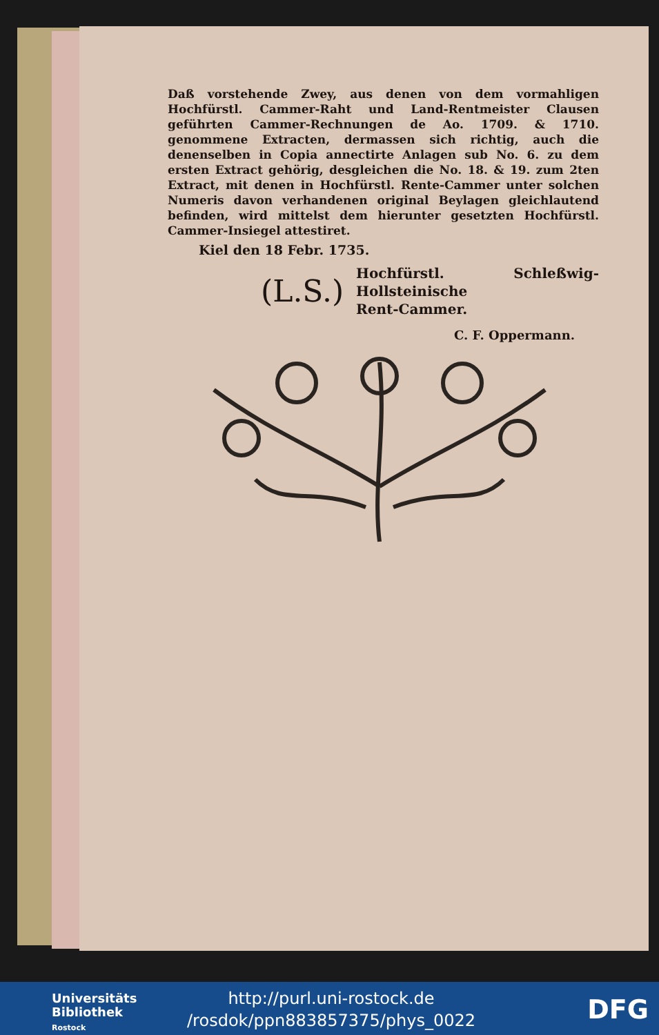Daß vorstehende Zwey, aus denen von dem vormahligen Hochfürstl. Cammer-Raht und Land-Rentmeister Clausen geführten Cammer-Rechnungen de Ao. 1709. & 1710. genommene Extracten, dermassen sich richtig, auch die denenselben in Copia annectirte Anlagen sub No. 6. zu dem ersten Extract gehörig, desgleichen die No. 18. & 19. zum 2ten Extract, mit denen in Hochfürstl. Rente-Cammer unter solchen Numeris davon verhandenen original Beylagen gleichlautend befinden, wird mittelst dem hierunter gesetzten Hochfürstl. Cammer-Insiegel attestiret.
Kiel den 18 Febr. 1735.
(L.S.) Hochfürstl. Schleßwig-Hollsteinische
Rent-Cammer.
C. F. Oppermann.
Universitäts
Bibliothek
Rostock
http://purl.uni-rostock.de
/rosdok/ppn883857375/phys_0022
DFG